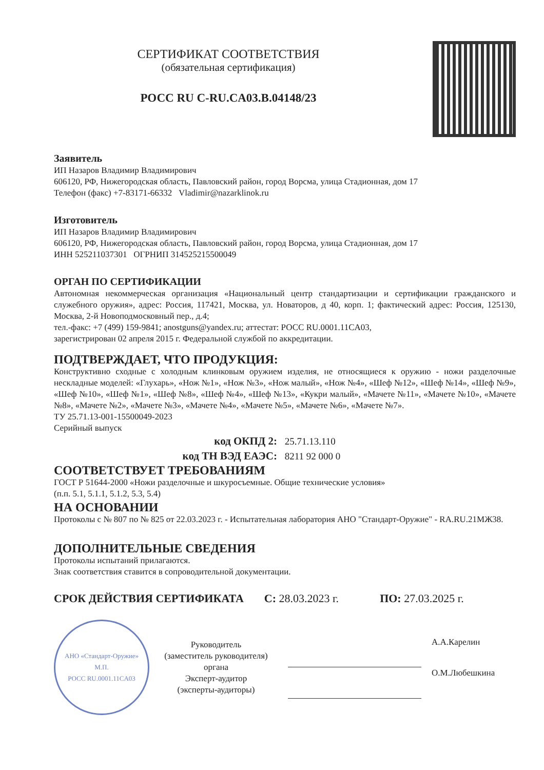СЕРТИФИКАТ СООТВЕТСТВИЯ
(обязательная сертификация)
РОСС RU C-RU.CA03.B.04148/23
Заявитель
ИП Назаров Владимир Владимирович
606120, РФ, Нижегородская область, Павловский район, город Ворсма, улица Стадионная, дом 17
Телефон (факс) +7-83171-66332 Vladimir@nazarklinok.ru
Изготовитель
ИП Назаров Владимир Владимирович
606120, РФ, Нижегородская область, Павловский район, город Ворсма, улица Стадионная, дом 17
ИНН 525211037301 ОГРНИП 314525215500049
ОРГАН ПО СЕРТИФИКАЦИИ
Автономная некоммерческая организация «Национальный центр стандартизации и сертификации гражданского и служебного оружия», адрес: Россия, 117421, Москва, ул. Новаторов, д 40, корп. 1; фактический адрес: Россия, 125130, Москва, 2-й Новоподмосковный пер., д.4;
тел.-факс: +7 (499) 159-9841; anostguns@yandex.ru; аттестат: РОСС RU.0001.11CA03,
зарегистрирован 02 апреля 2015 г. Федеральной службой по аккредитации.
ПОДТВЕРЖДАЕТ, ЧТО ПРОДУКЦИЯ:
Конструктивно сходные с холодным клинковым оружием изделия, не относящиеся к оружию - ножи разделочные нескладные моделей: «Глухарь», «Нож №1», «Нож №3», «Нож малый», «Нож №4», «Шеф №12», «Шеф №14», «Шеф №9», «Шеф №10», «Шеф №1», «Шеф №8», «Шеф №4», «Шеф №13», «Кукри малый», «Мачете №11», «Мачете №10», «Мачете №8», «Мачете №2», «Мачете №3», «Мачете №4», «Мачете №5», «Мачете №6», «Мачете №7».
ТУ 25.71.13-001-15500049-2023
Серийный выпуск
код ОКПД 2: 25.71.13.110
код ТН ВЭД ЕАЭС: 8211 92 000 0
СООТВЕТСТВУЕТ ТРЕБОВАНИЯМ
ГОСТ Р 51644-2000 «Ножи разделочные и шкуросъемные. Общие технические условия»
(п.п. 5.1, 5.1.1, 5.1.2, 5.3, 5.4)
НА ОСНОВАНИИ
Протоколы с № 807 по № 825 от 22.03.2023 г. - Испытательная лаборатория АНО "Стандарт-Оружие" - RA.RU.21МЖ38.
ДОПОЛНИТЕЛЬНЫЕ СВЕДЕНИЯ
Протоколы испытаний прилагаются.
Знак соответствия ставится в сопроводительной документации.
СРОК ДЕЙСТВИЯ СЕРТИФИКАТА С: 28.03.2023 г. ПО: 27.03.2025 г.
АНО «Стандарт-Оружие»
М.П.
РОСС RU.0001.11CA03
Руководитель
(заместитель руководителя)
органа
Эксперт-аудитор
(эксперты-аудиторы)
А.А.Карелин
О.М.Любешкина